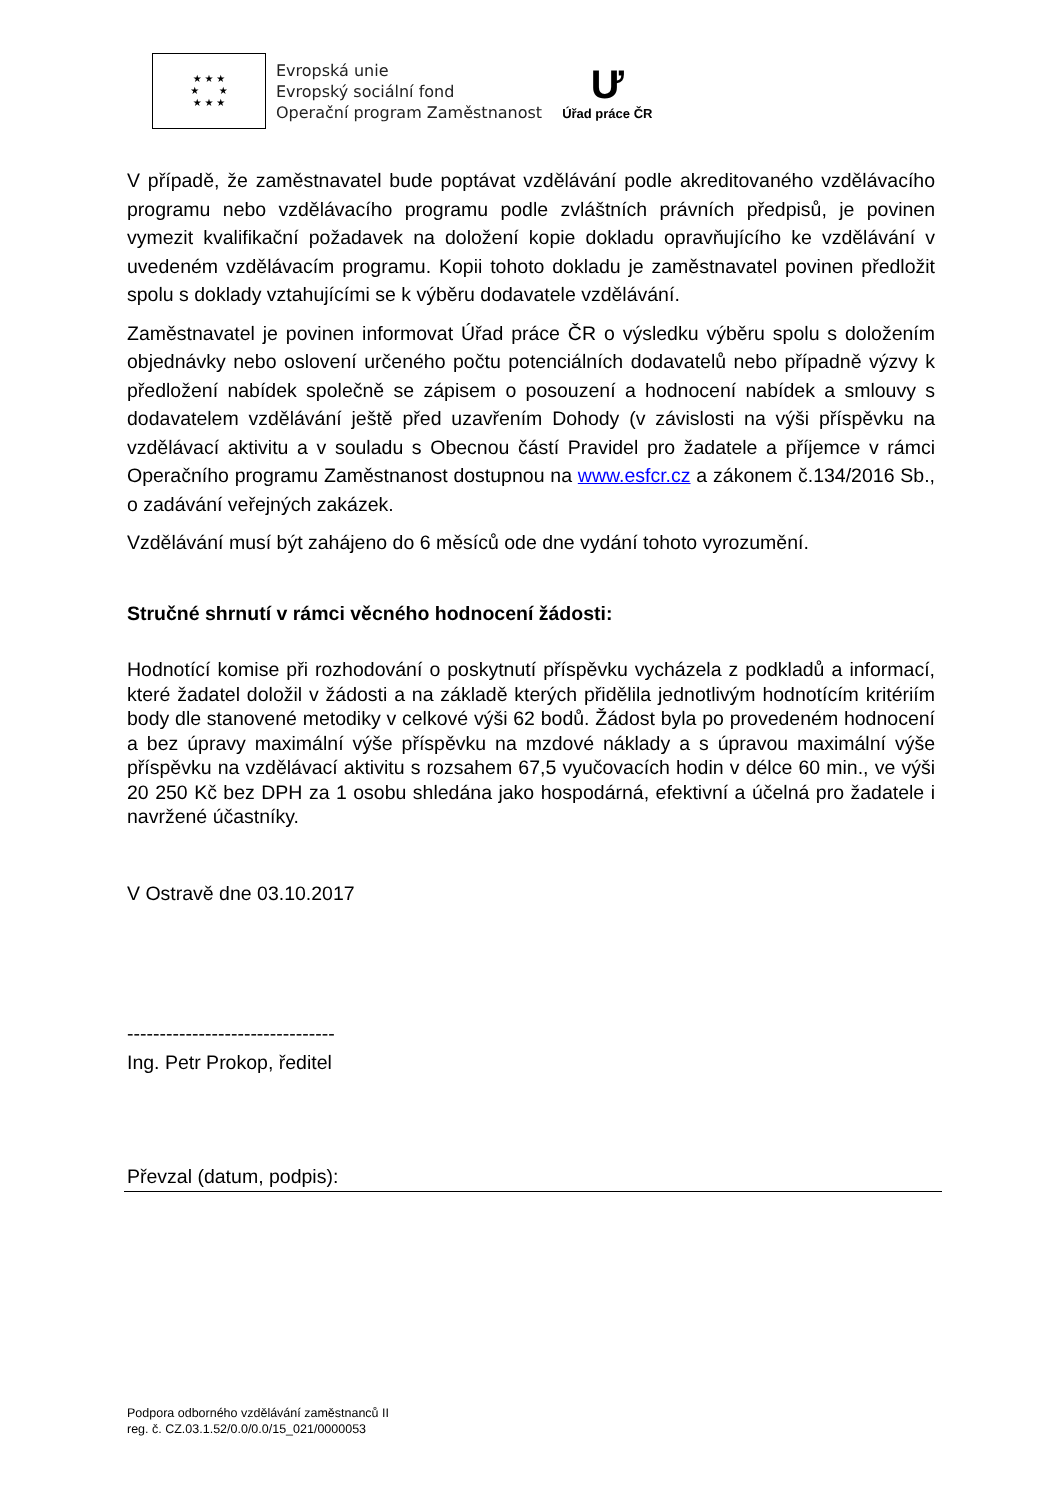★ ★ ★
★ ★
★ ★ ★
Evropská unie
Evropský sociální fond
Operační program Zaměstnanost
Ư
Úřad práce ČR
V případě, že zaměstnavatel bude poptávat vzdělávání podle akreditovaného vzdělávacího programu nebo vzdělávacího programu podle zvláštních právních předpisů, je povinen vymezit kvalifikační požadavek na doložení kopie dokladu opravňujícího ke vzdělávání v uvedeném vzdělávacím programu. Kopii tohoto dokladu je zaměstnavatel povinen předložit spolu s doklady vztahujícími se k výběru dodavatele vzdělávání.
Zaměstnavatel je povinen informovat Úřad práce ČR o výsledku výběru spolu s doložením objednávky nebo oslovení určeného počtu potenciálních dodavatelů nebo případně výzvy k předložení nabídek společně se zápisem o posouzení a hodnocení nabídek a smlouvy s dodavatelem vzdělávání ještě před uzavřením Dohody (v závislosti na výši příspěvku na vzdělávací aktivitu a v souladu s Obecnou částí Pravidel pro žadatele a příjemce v rámci Operačního programu Zaměstnanost dostupnou na www.esfcr.cz a zákonem č.134/2016 Sb., o zadávání veřejných zakázek.
Vzdělávání musí být zahájeno do 6 měsíců ode dne vydání tohoto vyrozumění.
Stručné shrnutí v rámci věcného hodnocení žádosti:
Hodnotící komise při rozhodování o poskytnutí příspěvku vycházela z podkladů a informací, které žadatel doložil v žádosti a na základě kterých přidělila jednotlivým hodnotícím kritériím body dle stanovené metodiky v celkové výši 62 bodů. Žádost byla po provedeném hodnocení a bez úpravy maximální výše příspěvku na mzdové náklady a s úpravou maximální výše příspěvku na vzdělávací aktivitu s rozsahem 67,5 vyučovacích hodin v délce 60 min., ve výši 20 250 Kč bez DPH za 1 osobu shledána jako hospodárná, efektivní a účelná pro žadatele i navržené účastníky.
V Ostravě dne 03.10.2017
--------------------------------
Ing. Petr Prokop, ředitel
Převzal (datum, podpis):
Podpora odborného vzdělávání zaměstnanců II
reg. č. CZ.03.1.52/0.0/0.0/15_021/0000053